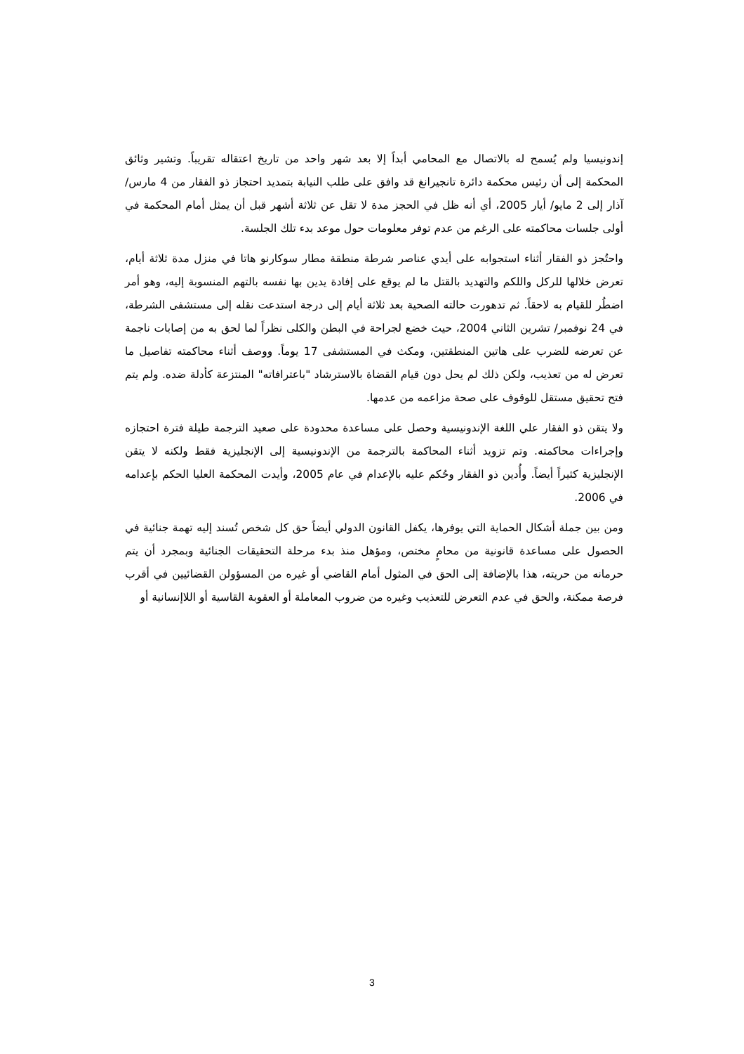إندونيسيا ولم يُسمح له بالاتصال مع المحامي أبداً إلا بعد شهر واحد من تاريخ اعتقاله تقريباً. وتشير وثائق المحكمة إلى أن رئيس محكمة دائرة تانجيرانغ قد وافق على طلب النيابة بتمديد احتجاز ذو الفقار من 4 مارس/ آذار إلى 2 مايو/ أيار 2005، أي أنه ظل في الحجز مدة لا تقل عن ثلاثة أشهر قبل أن يمثل أمام المحكمة في أولى جلسات محاكمته على الرغم من عدم توفر معلومات حول موعد بدء تلك الجلسة.
واحتُجز ذو الفقار أثناء استجوابه على أيدي عناصر شرطة منطقة مطار سوكارنو هاتا في منزل مدة ثلاثة أيام، تعرض خلالها للركل واللكم والتهديد بالقتل ما لم يوقع على إفادة يدين بها نفسه بالتهم المنسوبة إليه، وهو أمر اضطُر للقيام به لاحقاً. ثم تدهورت حالته الصحية بعد ثلاثة أيام إلى درجة استدعت نقله إلى مستشفى الشرطة، في 24 نوفمبر/ تشرين الثاني 2004، حيث خضع لجراحة في البطن والكلى نظراً لما لحق به من إصابات ناجمة عن تعرضه للضرب على هاتين المنطقتين، ومكث في المستشفى 17 يوماً. ووصف أثناء محاكمته تفاصيل ما تعرض له من تعذيب، ولكن ذلك لم يحل دون قيام القضاة بالاسترشاد "باعترافاته" المنتزعة كأدلة ضده. ولم يتم فتح تحقيق مستقل للوقوف على صحة مزاعمه من عدمها.
ولا يتقن ذو الفقار علي اللغة الإندونيسية وحصل على مساعدة محدودة على صعيد الترجمة طيلة فترة احتجازه وإجراءات محاكمته. وتم تزويد أثناء المحاكمة بالترجمة من الإندونيسية إلى الإنجليزية فقط ولكنه لا يتقن الإنجليزية كثيراً أيضاً. وأُدين ذو الفقار وحُكم عليه بالإعدام في عام 2005، وأيدت المحكمة العليا الحكم بإعدامه في 2006.
ومن بين جملة أشكال الحماية التي يوفرها، يكفل القانون الدولي أيضاً حق كل شخص تُسند إليه تهمة جنائية في الحصول على مساعدة قانونية من محامٍ مختص، ومؤهل منذ بدء مرحلة التحقيقات الجنائية وبمجرد أن يتم حرمانه من حريته، هذا بالإضافة إلى الحق في المثول أمام القاضي أو غيره من المسؤولن القضائيين في أقرب فرصة ممكنة، والحق في عدم التعرض للتعذيب وغيره من ضروب المعاملة أو العقوبة القاسية أو اللاإنسانية أو
3